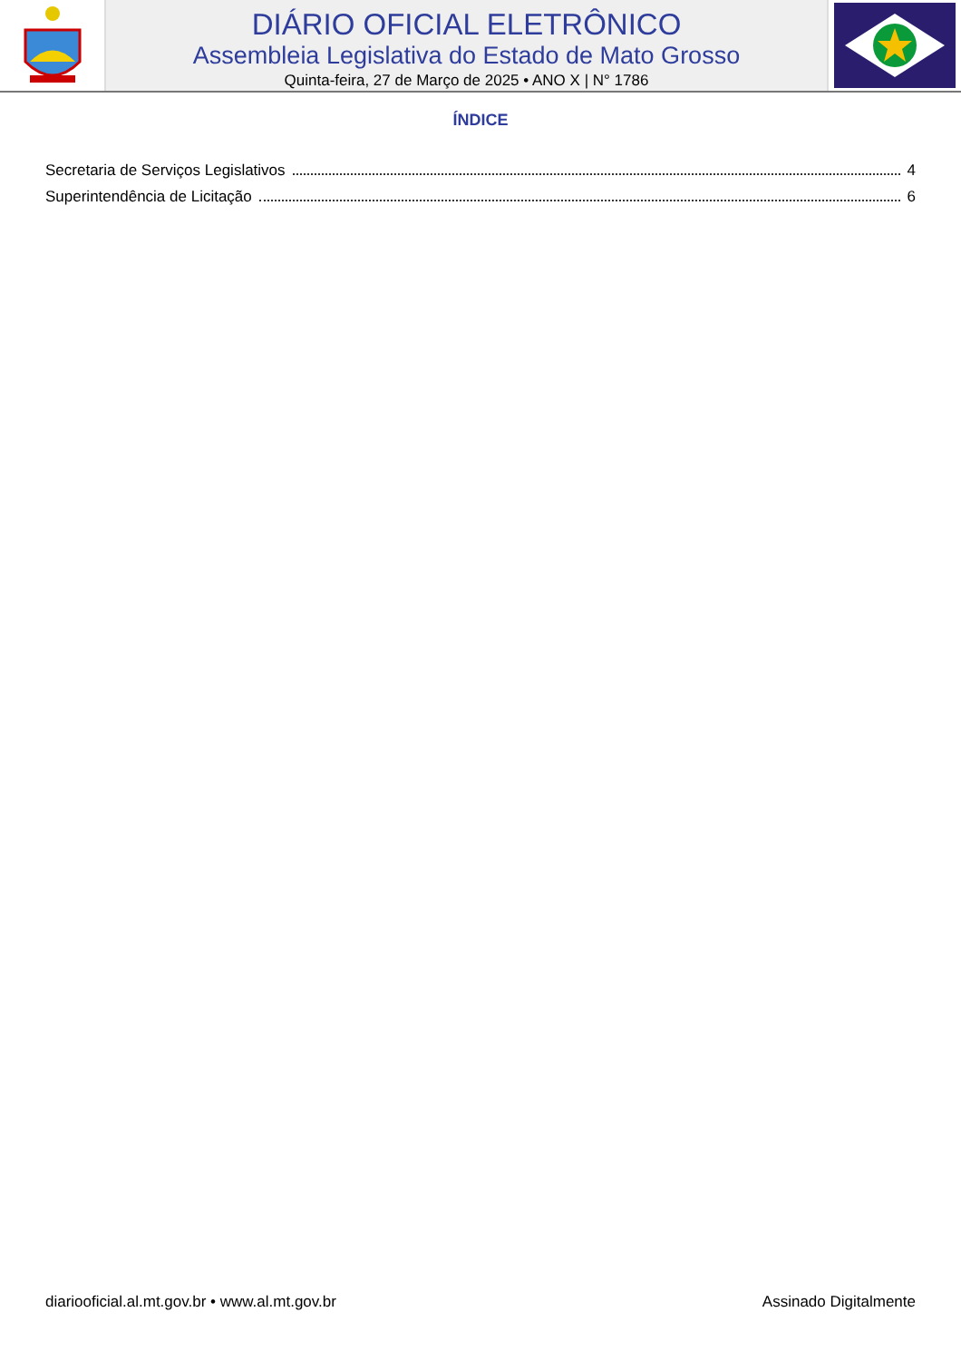DIÁRIO OFICIAL ELETRÔNICO
Assembleia Legislativa do Estado de Mato Grosso
Quinta-feira, 27 de Março de 2025 • ANO X | N° 1786
ÍNDICE
Secretaria de Serviços Legislativos 4
Superintendência de Licitação 6
diariooficial.al.mt.gov.br • www.al.mt.gov.br Assinado Digitalmente